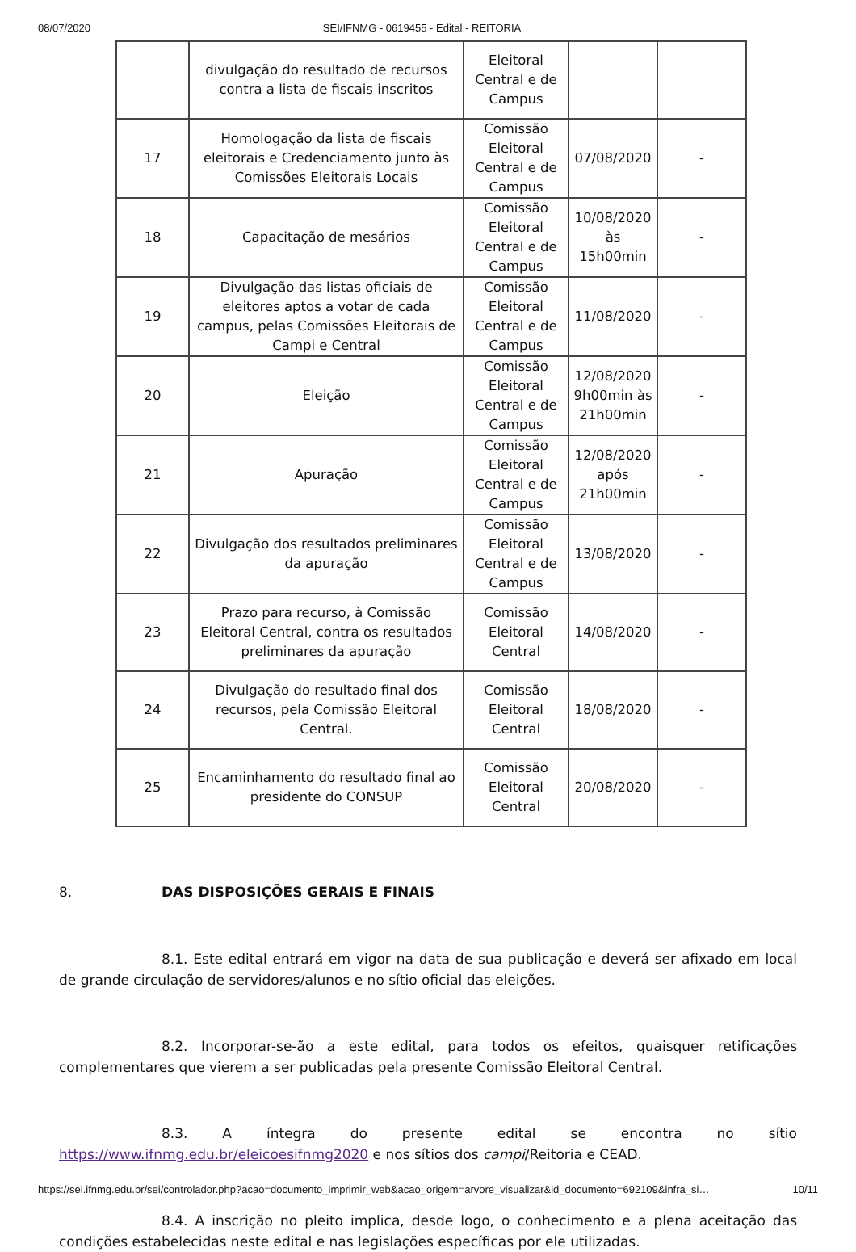08/07/2020 SEI/IFNMG - 0619455 - Edital - REITORIA
| | divulgação do resultado de recursos contra a lista de fiscais inscritos | Eleitoral Central e de Campus | | |
| 17 | Homologação da lista de fiscais eleitorais e Credenciamento junto às Comissões Eleitorais Locais | Comissão Eleitoral Central e de Campus | 07/08/2020 | - |
| 18 | Capacitação de mesários | Comissão Eleitoral Central e de Campus | 10/08/2020 às 15h00min | - |
| 19 | Divulgação das listas oficiais de eleitores aptos a votar de cada campus, pelas Comissões Eleitorais de Campi e Central | Comissão Eleitoral Central e de Campus | 11/08/2020 | - |
| 20 | Eleição | Comissão Eleitoral Central e de Campus | 12/08/2020 9h00min às 21h00min | - |
| 21 | Apuração | Comissão Eleitoral Central e de Campus | 12/08/2020 após 21h00min | - |
| 22 | Divulgação dos resultados preliminares da apuração | Comissão Eleitoral Central e de Campus | 13/08/2020 | - |
| 23 | Prazo para recurso, à Comissão Eleitoral Central, contra os resultados preliminares da apuração | Comissão Eleitoral Central | 14/08/2020 | - |
| 24 | Divulgação do resultado final dos recursos, pela Comissão Eleitoral Central. | Comissão Eleitoral Central | 18/08/2020 | - |
| 25 | Encaminhamento do resultado final ao presidente do CONSUP | Comissão Eleitoral Central | 20/08/2020 | - |
8. DAS DISPOSIÇÕES GERAIS E FINAIS
8.1. Este edital entrará em vigor na data de sua publicação e deverá ser afixado em local de grande circulação de servidores/alunos e no sítio oficial das eleições.
8.2. Incorporar-se-ão a este edital, para todos os efeitos, quaisquer retificações complementares que vierem a ser publicadas pela presente Comissão Eleitoral Central.
8.3. A íntegra do presente edital se encontra no sítio https://www.ifnmg.edu.br/eleicoesifnmg2020 e nos sítios dos campi/Reitoria e CEAD.
8.4. A inscrição no pleito implica, desde logo, o conhecimento e a plena aceitação das condições estabelecidas neste edital e nas legislações específicas por ele utilizadas.
https://sei.ifnmg.edu.br/sei/controlador.php?acao=documento_imprimir_web&acao_origem=arvore_visualizar&id_documento=692109&infra_si… 10/11